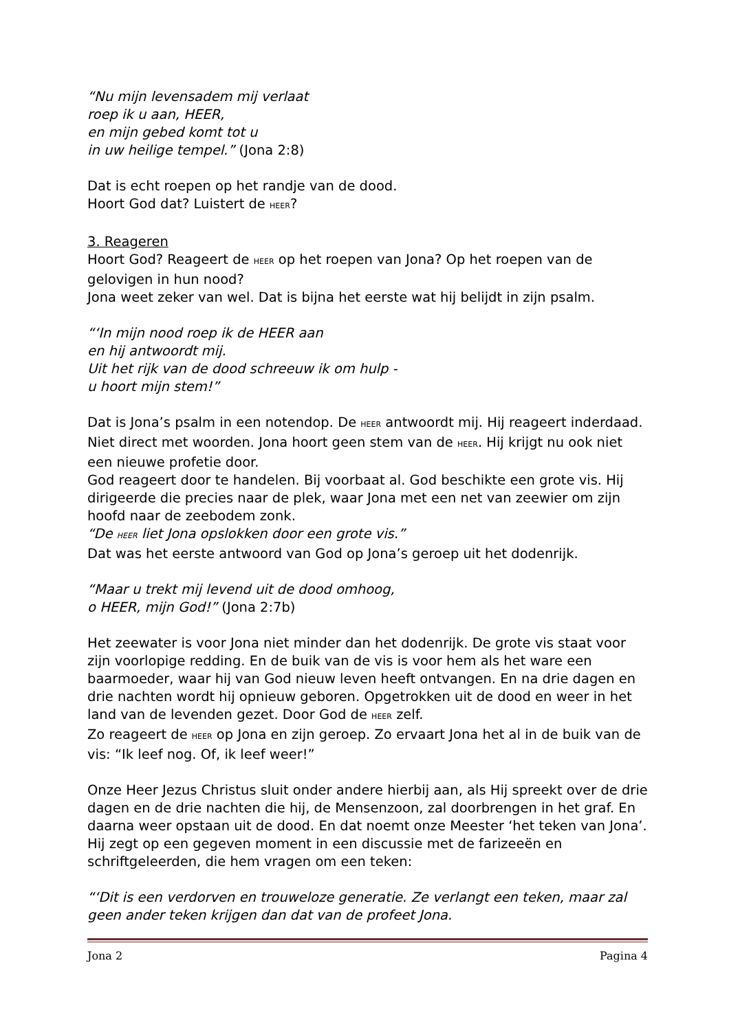“Nu mijn levensadem mij verlaat
roep ik u aan, HEER,
en mijn gebed komt tot u
in uw heilige tempel.” (Jona 2:8)
Dat is echt roepen op het randje van de dood.
Hoort God dat? Luistert de HEER?
3. Reageren
Hoort God? Reageert de HEER op het roepen van Jona? Op het roepen van de gelovigen in hun nood?
Jona weet zeker van wel. Dat is bijna het eerste wat hij belijdt in zijn psalm.
“‘In mijn nood roep ik de HEER aan
en hij antwoordt mij.
Uit het rijk van de dood schreeuw ik om hulp -
u hoort mijn stem!”
Dat is Jona’s psalm in een notendop. De HEER antwoordt mij. Hij reageert inderdaad. Niet direct met woorden. Jona hoort geen stem van de HEER. Hij krijgt nu ook niet een nieuwe profetie door.
God reageert door te handelen. Bij voorbaat al. God beschikte een grote vis. Hij dirigeerde die precies naar de plek, waar Jona met een net van zeewier om zijn hoofd naar de zeebodem zonk.
“De HEER liet Jona opslokken door een grote vis.”
Dat was het eerste antwoord van God op Jona’s geroep uit het dodenrijk.
“Maar u trekt mij levend uit de dood omhoog,
o HEER, mijn God!” (Jona 2:7b)
Het zeewater is voor Jona niet minder dan het dodenrijk. De grote vis staat voor zijn voorlopige redding. En de buik van de vis is voor hem als het ware een baarmoeder, waar hij van God nieuw leven heeft ontvangen. En na drie dagen en drie nachten wordt hij opnieuw geboren. Opgetrokken uit de dood en weer in het land van de levenden gezet. Door God de HEER zelf.
Zo reageert de HEER op Jona en zijn geroep. Zo ervaart Jona het al in de buik van de vis: “Ik leef nog. Of, ik leef weer!”
Onze Heer Jezus Christus sluit onder andere hierbij aan, als Hij spreekt over de drie dagen en de drie nachten die hij, de Mensenzoon, zal doorbrengen in het graf. En daarna weer opstaan uit de dood. En dat noemt onze Meester ‘het teken van Jona’. Hij zegt op een gegeven moment in een discussie met de farizeeën en schriftgeleerden, die hem vragen om een teken:
“‘Dit is een verdorven en trouweloze generatie. Ze verlangt een teken, maar zal geen ander teken krijgen dan dat van de profeet Jona.
Jona 2 Pagina 4